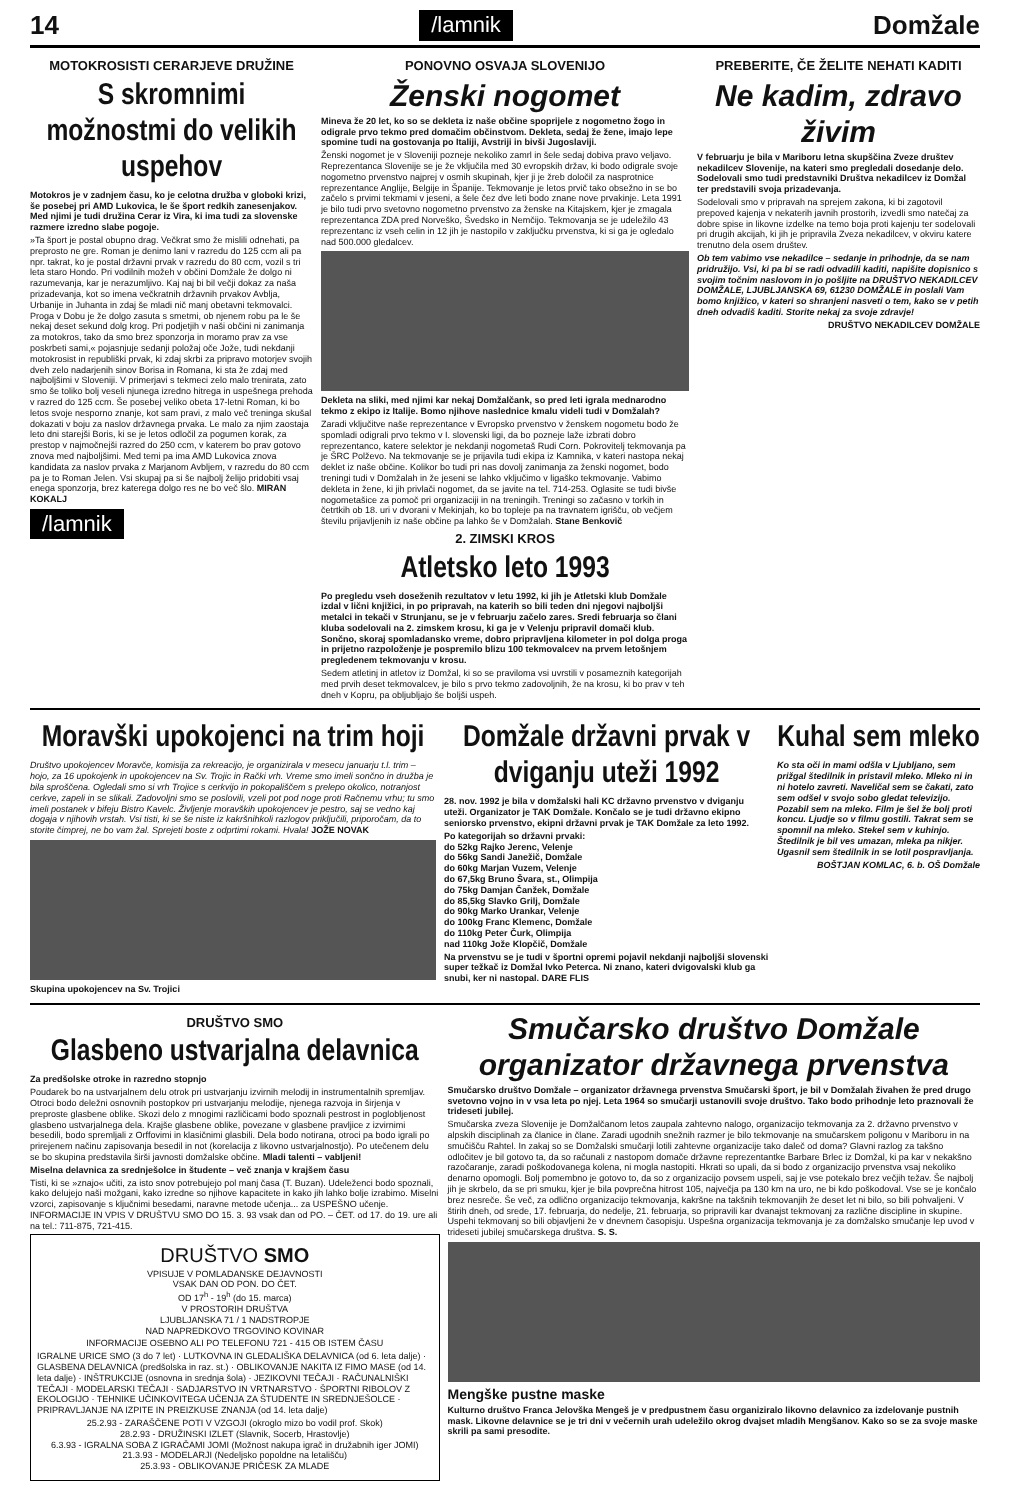14 /lamnik Domžale
MOTOKROSISTI CERARJEVE DRUŽINE
S skromnimi možnostmi do velikih uspehov
Motokros je v zadnjem času, ko je celotna družba v globoki krizi, še posebej pri AMD Lukovica, le še šport redkih zanesenjakov. Med njimi je tudi družina Cerar iz Vira, ki ima tudi za slovenske razmere izredno slabe pogoje.
»Ta šport je postal obupno drag. Večkrat smo že mislili odnehati, pa preprosto ne gre. Roman je denimo lani v razredu do 125 ccm ali pa npr. takrat, ko je postal državni prvak v razredu do 80 ccm, vozil s tri leta staro Hondo. Pri vodilnih možeh v občini Domžale že dolgo ni razumevanja, kar je nerazumljivo. Kaj naj bi bil večji dokaz za naša prizadevanja, kot so imena večkratnih državnih prvakov Avblja, Urbanije in Juhanta in zdaj še mladi nič manj obetavni tekmovalci. Proga v Dobu je že dolgo zasuta s smetmi, ob njenem robu pa le še nekaj deset sekund dolg krog. Pri podjetjih v naši občini ni zanimanja za motokros, tako da smo brez sponzorja in moramo prav za vse poskrbeti sami,« pojasnjuje sedanji položaj oče Jože, tudi nekdanji motokrosist in republiški prvak, ki zdaj skrbi za pripravo motorjev svojih dveh zelo nadarjenih sinov Borisa in Romana, ki sta že zdaj med najboljšimi v Sloveniji. V primerjavi s tekmeci zelo malo trenirata, zato smo še toliko bolj veseli njunega izredno hitrega in uspešnega prehoda v razred do 125 ccm. Še posebej veliko obeta 17-letni Roman, ki bo letos svoje nesporno znanje, kot sam pravi, z malo več treninga skušal dokazati v boju za naslov državnega prvaka. Le malo za njim zaostaja leto dni starejši Boris, ki se je letos odločil za pogumen korak, za prestop v najmočnejši razred do 250 ccm, v katerem bo prav gotovo znova med najboljšimi. Med temi pa ima AMD Lukovica znova kandidata za naslov prvaka z Marjanom Avbljem, v razredu do 80 ccm pa je to Roman Jelen. Vsi skupaj pa si še najbolj želijo pridobiti vsaj enega sponzorja, brez katerega dolgo res ne bo več šlo. MIRAN KOKALJ
/lamnik
PONOVNO OSVAJA SLOVENIJO
Ženski nogomet
Mineva že 20 let, ko so se dekleta iz naše občine spoprijele z nogometno žogo in odigrale prvo tekmo pred domačim občinstvom. Dekleta, sedaj že žene, imajo lepe spomine tudi na gostovanja po Italiji, Avstriji in bivši Jugoslaviji.
Ženski nogomet je v Sloveniji pozneje nekoliko zamrl in šele sedaj dobiva pravo veljavo. Reprezentanca Slovenije se je že vključila med 30 evropskih držav, ki bodo odigrale svoje nogometno prvenstvo najprej v osmih skupinah, kjer ji je žreb določil za nasprotnice reprezentance Anglije, Belgije in Španije. Tekmovanje je letos prvič tako obsežno in se bo začelo s prvimi tekmami v jeseni, a šele čez dve leti bodo znane nove prvakinje. Leta 1991 je bilo tudi prvo svetovno nogometno prvenstvo za ženske na Kitajskem, kjer je zmagala reprezentanca ZDA pred Norveško, Švedsko in Nemčijo. Tekmovanja se je udeležilo 43 reprezentanc iz vseh celin in 12 jih je nastopilo v zaključku prvenstva, ki si ga je ogledalo nad 500.000 gledalcev.
Dekleta na sliki, med njimi kar nekaj Domžalčank, so pred leti igrala mednarodno tekmo z ekipo iz Italije. Bomo njihove naslednice kmalu videli tudi v Domžalah?
Zaradi vključitve naše reprezentance v Evropsko prvenstvo v ženskem nogometu bodo že spomladi odigrali prvo tekmo v I. slovenski ligi, da bo pozneje laže izbrati dobro reprezentanco, katere selektor je nekdanji nogometaš Rudi Corn. Pokrovitelj tekmovanja pa je ŠRC Polževo. Na tekmovanje se je prijavila tudi ekipa iz Kamnika, v kateri nastopa nekaj deklet iz naše občine. Kolikor bo tudi pri nas dovolj zanimanja za ženski nogomet, bodo treningi tudi v Domžalah in že jeseni se lahko vključimo v ligaško tekmovanje. Vabimo dekleta in žene, ki jih privlači nogomet, da se javite na tel. 714-253. Oglasite se tudi bivše nogometašice za pomoč pri organizaciji in na treningih. Treningi so začasno v torkih in četrtkih ob 18. uri v dvorani v Mekinjah, ko bo topleje pa na travnatem igrišču, ob večjem številu prijavljenih iz naše občine pa lahko še v Domžalah. Stane Benkovič
2. ZIMSKI KROS
Atletsko leto 1993
Po pregledu vseh doseženih rezultatov v letu 1992, ki jih je Atletski klub Domžale izdal v lični knjižici, in po pripravah, na katerih so bili teden dni njegovi najboljši metalci in tekači v Strunjanu, se je v februarju začelo zares. Sredi februarja so člani kluba sodelovali na 2. zimskem krosu, ki ga je v Velenju pripravil domači klub. Sončno, skoraj spomladansko vreme, dobro pripravljena kilometer in pol dolga proga in prijetno razpoloženje je pospremilo blizu 100 tekmovalcev na prvem letošnjem pregledenem tekmovanju v krosu.
Sedem atletinj in atletov iz Domžal, ki so se praviloma vsi uvrstili v posameznih kategorijah med prvih deset tekmovalcev, je bilo s prvo tekmo zadovoljnih, že na krosu, ki bo prav v teh dneh v Kopru, pa obljubljajo še boljši uspeh.
PREBERITE, ČE ŽELITE NEHATI KADITI
Ne kadim, zdravo živim
V februarju je bila v Mariboru letna skupščina Zveze društev nekadilcev Slovenije, na kateri smo pregledali dosedanje delo. Sodelovali smo tudi predstavniki Društva nekadilcev iz Domžal ter predstavili svoja prizadevanja.
Sodelovali smo v pripravah na sprejem zakona, ki bi zagotovil prepoved kajenja v nekaterih javnih prostorih, izvedli smo natečaj za dobre spise in likovne izdelke na temo boja proti kajenju ter sodelovali pri drugih akcijah, ki jih je pripravila Zveza nekadilcev, v okviru katere trenutno dela osem društev.
Ob tem vabimo vse nekadilce – sedanje in prihodnje, da se nam pridružijo. Vsi, ki pa bi se radi odvadili kaditi, napišite dopisnico s svojim točnim naslovom in jo pošljite na DRUŠTVO NEKADILCEV DOMŽALE, LJUBLJANSKA 69, 61230 DOMŽALE in poslali Vam bomo knjižico, v kateri so shranjeni nasveti o tem, kako se v petih dneh odvadiš kaditi. Storite nekaj za svoje zdravje!
DRUŠTVO NEKADILCEV DOMŽALE
Moravški upokojenci na trim hoji
Društvo upokojencev Moravče, komisija za rekreacijo, je organizirala v mesecu januarju t.l. trim – hojo, za 16 upokojenk in upokojencev na Sv. Trojic in Rački vrh. Vreme smo imeli sončno in družba je bila sproščena. Ogledali smo si vrh Trojice s cerkvijo in pokopališčem s prelepo okolico, notranjost cerkve, zapeli in se slikali. Zadovoljni smo se poslovili, vzeli pot pod noge proti Račnemu vrhu; tu smo imeli postanek v bifeju Bistro Kavelc. Življenje moravških upokojencev je pestro, saj se vedno kaj dogaja v njihovih vrstah. Vsi tisti, ki se še niste iz kakršnihkoli razlogov priključili, priporočam, da to storite čimprej, ne bo vam žal. Sprejeti boste z odprtimi rokami. Hvala! JOŽE NOVAK
Skupina upokojencev na Sv. Trojici
Domžale državni prvak v dviganju uteži 1992
28. nov. 1992 je bila v domžalski hali KC državno prvenstvo v dviganju uteži. Organizator je TAK Domžale. Končalo se je tudi državno ekipno seniorsko prvenstvo, ekipni državni prvak je TAK Domžale za leto 1992.
Po kategorijah so državni prvaki:
do 52kg Rajko Jerenc, Velenje
do 56kg Sandi Janežič, Domžale
do 60kg Marjan Vuzem, Velenje
do 67,5kg Bruno Švara, st., Olimpija
do 75kg Damjan Čanžek, Domžale
do 85,5kg Slavko Grilj, Domžale
do 90kg Marko Urankar, Velenje
do 100kg Franc Klemenc, Domžale
do 110kg Peter Čurk, Olimpija
nad 110kg Jože Klopčič, Domžale
Na prvenstvu se je tudi v športni opremi pojavil nekdanji najboljši slovenski super težkač iz Domžal Ivko Peterca. Ni znano, kateri dvigovalski klub ga snubi, ker ni nastopal. DARE FLIS
Kuhal sem mleko
Ko sta oči in mami odšla v Ljubljano, sem prižgal štedilnik in pristavil mleko. Mleko ni in ni hotelo zavreti. Naveličal sem se čakati, zato sem odšel v svojo sobo gledat televizijo. Pozabil sem na mleko. Film je šel že bolj proti koncu. Ljudje so v filmu gostili. Takrat sem se spomnil na mleko. Stekel sem v kuhinjo. Štedilnik je bil ves umazan, mleka pa nikjer. Ugasnil sem štedilnik in se lotil pospravljanja.
BOŠTJAN KOMLAC, 6. b. OŠ Domžale
DRUŠTVO SMO
Glasbeno ustvarjalna delavnica
Za predšolske otroke in razredno stopnjo
Poudarek bo na ustvarjalnem delu otrok pri ustvarjanju izvirnih melodij in instrumentalnih spremljav. Otroci bodo deležni osnovnih postopkov pri ustvarjanju melodije, njenega razvoja in širjenja v preproste glasbene oblike. Skozi delo z mnogimi različicami bodo spoznali pestrost in poglobljenost glasbeno ustvarjalnega dela. Krajše glasbene oblike, povezane v glasbene pravljice z izvirnimi besedili, bodo spremljali z Orffovimi in klasičnimi glasbili. Dela bodo notirana, otroci pa bodo igrali po prirejenem načinu zapisovanja besedil in not (korelacija z likovno ustvarjalnostjo). Po utečenem delu se bo skupina predstavila širši javnosti domžalske občine. Mladi talenti – vabljeni!
Miselna delavnica za srednješolce in študente – več znanja v krajšem času
Tisti, ki se »znajo« učiti, za isto snov potrebujejo pol manj časa (T. Buzan). Udeleženci bodo spoznali, kako delujejo naši možgani, kako izredne so njihove kapacitete in kako jih lahko bolje izrabimo. Miselni vzorci, zapisovanje s ključnimi besedami, naravne metode učenja... za USPEŠNO učenje. INFORMACIJE IN VPIS V DRUŠTVU SMO DO 15. 3. 93 vsak dan od PO. – ČET. od 17. do 19. ure ali na tel.: 711-875, 721-415.
DRUŠTVO SMO
VPISUJE V POMLADANSKE DEJAVNOSTI
VSAK DAN OD PON. DO ČET.
OD 17<sup>h</sup> - 19<sup>h</sup> (do 15. marca)
V PROSTORIH DRUŠTVA
LJUBLJANSKA 71 / 1 NADSTROPJE
NAD NAPREDKOVO TRGOVINO KOVINAR
INFORMACIJE OSEBNO ALI PO TELEFONU 721 - 415 OB ISTEM ČASU
IGRALNE URICE SMO (3 do 7 let) · LUTKOVNA IN GLEDALIŠKA DELAVNICA (od 6. leta dalje) · GLASBENA DELAVNICA (predšolska in raz. st.) · OBLIKOVANJE NAKITA IZ FIMO MASE (od 14. leta dalje) · INŠTRUKCIJE (osnovna in srednja šola) · JEZIKOVNI TEČAJI · RAČUNALNIŠKI TEČAJI · MODELARSKI TEČAJI · SADJARSTVO IN VRTNARSTVO · ŠPORTNI RIBOLOV Z EKOLOGIJO · TEHNIKE UČINKOVITEGA UČENJA ZA ŠTUDENTE IN SREDNJEŠOLCE · PRIPRAVLJANJE NA IZPITE IN PREIZKUSE ZNANJA (od 14. leta dalje)
25.2.93 - ZARAŠČENE POTI V VZGOJI (okroglo mizo bo vodil prof. Skok)
28.2.93 - DRUŽINSKI IZLET (Slavnik, Socerb, Hrastovlje)
6.3.93 - IGRALNA SOBA Z IGRAČAMI JOMI (Možnost nakupa igrač in družabnih iger JOMI)
21.3.93 - MODELARJI (Nedeljsko popoldne na letališču)
25.3.93 - OBLIKOVANJE PRIČESK ZA MLADE
Smučarsko društvo Domžale organizator državnega prvenstva
Smučarsko društvo Domžale – organizator državnega prvenstva Smučarski šport, je bil v Domžalah živahen že pred drugo svetovno vojno in v vsa leta po njej. Leta 1964 so smučarji ustanovili svoje društvo. Tako bodo prihodnje leto praznovali že trideseti jubilej.
Smučarska zveza Slovenije je Domžalčanom letos zaupala zahtevno nalogo, organizacijo tekmovanja za 2. državno prvenstvo v alpskih disciplinah za članice in člane. Zaradi ugodnih snežnih razmer je bilo tekmovanje na smučarskem poligonu v Mariboru in na smučišču Rahtel. In zakaj so se Domžalski smučarji lotili zahtevne organizacije tako daleč od doma? Glavni razlog za takšno odločitev je bil gotovo ta, da so računali z nastopom domače državne reprezentantke Barbare Brlec iz Domžal, ki pa kar v nekakšno razočaranje, zaradi poškodovanega kolena, ni mogla nastopiti. Hkrati so upali, da si bodo z organizacijo prvenstva vsaj nekoliko denarno opomogli. Bolj pomembno je gotovo to, da so z organizacijo povsem uspeli, saj je vse potekalo brez večjih težav. Še najbolj jih je skrbelo, da se pri smuku, kjer je bila povprečna hitrost 105, največja pa 130 km na uro, ne bi kdo poškodoval. Vse se je končalo brez nesreče. Še več, za odlično organizacijo tekmovanja, kakršne na takšnih tekmovanjih že deset let ni bilo, so bili pohvaljeni. V štirih dneh, od srede, 17. februarja, do nedelje, 21. februarja, so pripravili kar dvanajst tekmovanj za različne discipline in skupine. Uspehi tekmovanj so bili objavljeni že v dnevnem časopisju. Uspešna organizacija tekmovanja je za domžalsko smučanje lep uvod v trideseti jubilej smučarskega društva. S. S.
Mengške pustne maske
Kulturno društvo Franca Jelovška Mengeš je v predpustnem času organiziralo likovno delavnico za izdelovanje pustnih mask. Likovne delavnice se je tri dni v večernih urah udeležilo okrog dvajset mladih Mengšanov. Kako so se za svoje maske skrili pa sami presodite.